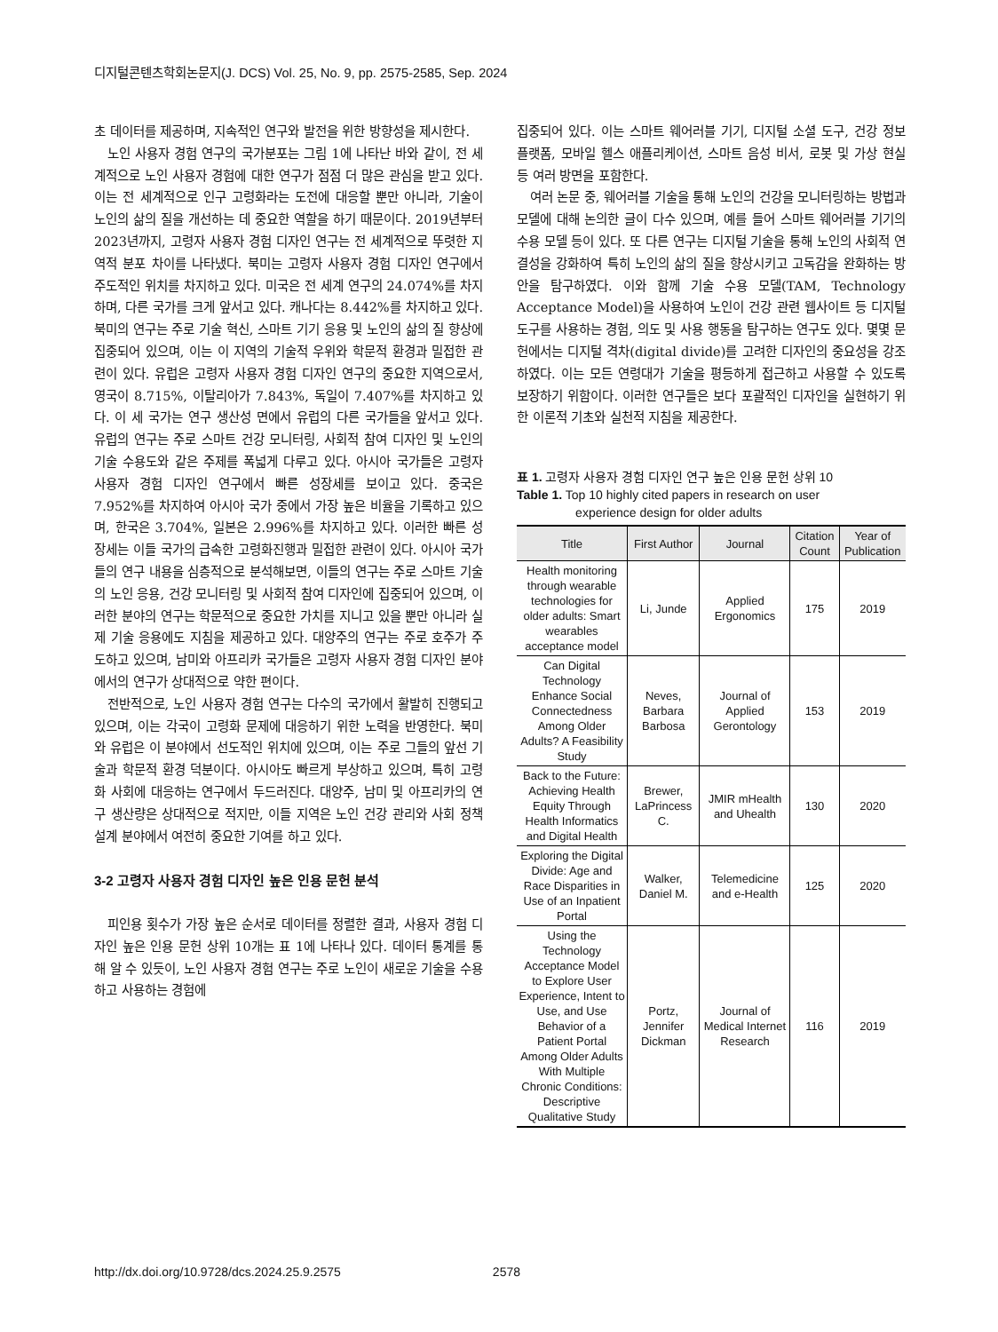디지털콘텐츠학회논문지(J. DCS) Vol. 25, No. 9, pp. 2575-2585, Sep. 2024
초 데이터를 제공하며, 지속적인 연구와 발전을 위한 방향성을 제시한다.
노인 사용자 경험 연구의 국가분포는 그림 1에 나타난 바와 같이, 전 세계적으로 노인 사용자 경험에 대한 연구가 점점 더 많은 관심을 받고 있다. 이는 전 세계적으로 인구 고령화라는 도전에 대응할 뿐만 아니라, 기술이 노인의 삶의 질을 개선하는 데 중요한 역할을 하기 때문이다. 2019년부터 2023년까지, 고령자 사용자 경험 디자인 연구는 전 세계적으로 뚜렷한 지역적 분포 차이를 나타냈다. 북미는 고령자 사용자 경험 디자인 연구에서 주도적인 위치를 차지하고 있다. 미국은 전 세계 연구의 24.074%를 차지하며, 다른 국가를 크게 앞서고 있다. 캐나다는 8.442%를 차지하고 있다. 북미의 연구는 주로 기술 혁신, 스마트 기기 응용 및 노인의 삶의 질 향상에 집중되어 있으며, 이는 이 지역의 기술적 우위와 학문적 환경과 밀접한 관련이 있다. 유럽은 고령자 사용자 경험 디자인 연구의 중요한 지역으로서, 영국이 8.715%, 이탈리아가 7.843%, 독일이 7.407%를 차지하고 있다. 이 세 국가는 연구 생산성 면에서 유럽의 다른 국가들을 앞서고 있다. 유럽의 연구는 주로 스마트 건강 모니터링, 사회적 참여 디자인 및 노인의 기술 수용도와 같은 주제를 폭넓게 다루고 있다. 아시아 국가들은 고령자 사용자 경험 디자인 연구에서 빠른 성장세를 보이고 있다. 중국은 7.952%를 차지하여 아시아 국가 중에서 가장 높은 비율을 기록하고 있으며, 한국은 3.704%, 일본은 2.996%를 차지하고 있다. 이러한 빠른 성장세는 이들 국가의 급속한 고령화진행과 밀접한 관련이 있다. 아시아 국가들의 연구 내용을 심층적으로 분석해보면, 이들의 연구는 주로 스마트 기술의 노인 응용, 건강 모니터링 및 사회적 참여 디자인에 집중되어 있으며, 이러한 분야의 연구는 학문적으로 중요한 가치를 지니고 있을 뿐만 아니라 실제 기술 응용에도 지침을 제공하고 있다. 대양주의 연구는 주로 호주가 주도하고 있으며, 남미와 아프리카 국가들은 고령자 사용자 경험 디자인 분야에서의 연구가 상대적으로 약한 편이다.
전반적으로, 노인 사용자 경험 연구는 다수의 국가에서 활발히 진행되고 있으며, 이는 각국이 고령화 문제에 대응하기 위한 노력을 반영한다. 북미와 유럽은 이 분야에서 선도적인 위치에 있으며, 이는 주로 그들의 앞선 기술과 학문적 환경 덕분이다. 아시아도 빠르게 부상하고 있으며, 특히 고령화 사회에 대응하는 연구에서 두드러진다. 대양주, 남미 및 아프리카의 연구 생산량은 상대적으로 적지만, 이들 지역은 노인 건강 관리와 사회 정책 설계 분야에서 여전히 중요한 기여를 하고 있다.
3-2 고령자 사용자 경험 디자인 높은 인용 문헌 분석
피인용 횟수가 가장 높은 순서로 데이터를 정렬한 결과, 사용자 경험 디자인 높은 인용 문헌 상위 10개는 표 1에 나타나 있다. 데이터 통계를 통해 알 수 있듯이, 노인 사용자 경험 연구는 주로 노인이 새로운 기술을 수용하고 사용하는 경험에
집중되어 있다. 이는 스마트 웨어러블 기기, 디지털 소셜 도구, 건강 정보 플랫폼, 모바일 헬스 애플리케이션, 스마트 음성 비서, 로봇 및 가상 현실 등 여러 방면을 포함한다.
여러 논문 중, 웨어러블 기술을 통해 노인의 건강을 모니터링하는 방법과 모델에 대해 논의한 글이 다수 있으며, 예를 들어 스마트 웨어러블 기기의 수용 모델 등이 있다. 또 다른 연구는 디지털 기술을 통해 노인의 사회적 연결성을 강화하여 특히 노인의 삶의 질을 향상시키고 고독감을 완화하는 방안을 탐구하였다. 이와 함께 기술 수용 모델(TAM, Technology Acceptance Model)을 사용하여 노인이 건강 관련 웹사이트 등 디지털 도구를 사용하는 경험, 의도 및 사용 행동을 탐구하는 연구도 있다. 몇몇 문헌에서는 디지털 격차(digital divide)를 고려한 디자인의 중요성을 강조하였다. 이는 모든 연령대가 기술을 평등하게 접근하고 사용할 수 있도록 보장하기 위함이다. 이러한 연구들은 보다 포괄적인 디자인을 실현하기 위한 이론적 기초와 실천적 지침을 제공한다.
표 1. 고령자 사용자 경험 디자인 연구 높은 인용 문헌 상위 10
Table 1. Top 10 highly cited papers in research on user
experience design for older adults
| Title | First Author | Journal | Citation Count | Year of Publication |
| --- | --- | --- | --- | --- |
| Health monitoring through wearable technologies for older adults: Smart wearables acceptance model | Li, Junde | Applied Ergonomics | 175 | 2019 |
| Can Digital Technology Enhance Social Connectedness Among Older Adults? A Feasibility Study | Neves, Barbara Barbosa | Journal of Applied Gerontology | 153 | 2019 |
| Back to the Future: Achieving Health Equity Through Health Informatics and Digital Health | Brewer, LaPrincess C. | JMIR mHealth and Uhealth | 130 | 2020 |
| Exploring the Digital Divide: Age and Race Disparities in Use of an Inpatient Portal | Walker, Daniel M. | Telemedicine and e-Health | 125 | 2020 |
| Using the Technology Acceptance Model to Explore User Experience, Intent to Use, and Use Behavior of a Patient Portal Among Older Adults With Multiple Chronic Conditions: Descriptive Qualitative Study | Portz, Jennifer Dickman | Journal of Medical Internet Research | 116 | 2019 |
http://dx.doi.org/10.9728/dcs.2024.25.9.2575 2578